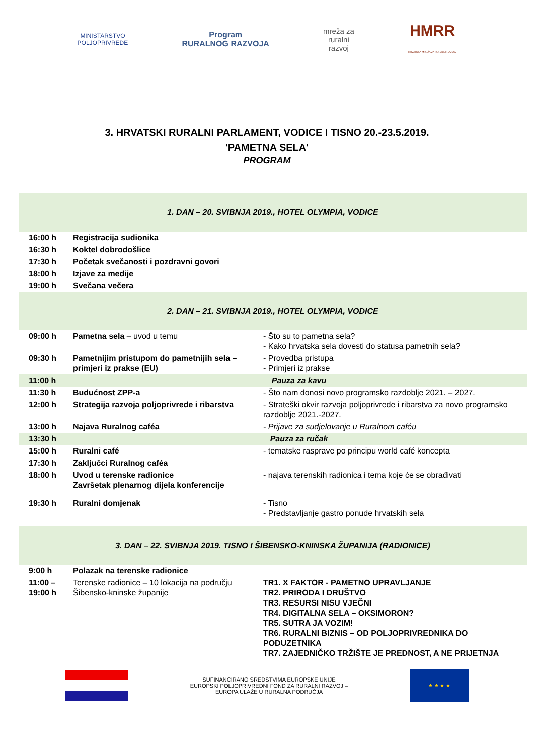MINISTARSTVO
POLJOPRIVREDE
Program
RURALNOG RAZVOJA
mreža za
ruralni
razvoj
HMRR
HRVATSKA MREŽA ZA RURALNI RAZVOJ
3. HRVATSKI RURALNI PARLAMENT, VODICE I TISNO 20.-23.5.2019.
'PAMETNA SELA'
PROGRAM
| 1. DAN – 20. SVIBNJA 2019., HOTEL OLYMPIA, VODICE | | |
| 16:00 h | Registracija sudionika | |
| 16:30 h | Koktel dobrodošlice | |
| 17:30 h | Početak svečanosti i pozdravni govori | |
| 18:00 h | Izjave za medije | |
| 19:00 h | Svečana večera | |
| 2. DAN – 21. SVIBNJA 2019., HOTEL OLYMPIA, VODICE | | |
| 09:00 h | Pametna sela – uvod u temu | - Što su to pametna sela? - Kako hrvatska sela dovesti do statusa pametnih sela? |
| 09:30 h | Pametnijim pristupom do pametnijih sela – primjeri iz prakse (EU) | - Provedba pristupa - Primjeri iz prakse |
| 11:00 h | Pauza za kavu | |
| 11:30 h | Budućnost ZPP-a | - Što nam donosi novo programsko razdoblje 2021. – 2027. |
| 12:00 h | Strategija razvoja poljoprivrede i ribarstva | - Strateški okvir razvoja poljoprivrede i ribarstva za novo programsko razdoblje 2021.-2027. |
| 13:00 h | Najava Ruralnog caféa | - Prijave za sudjelovanje u Ruralnom caféu |
| 13:30 h | Pauza za ručak | |
| 15:00 h | Ruralni café | - tematske rasprave po principu world café koncepta |
| 17:30 h | Zaključci Ruralnog caféa | |
| 18:00 h | Uvod u terenske radionice Završetak plenarnog dijela konferencije | - najava terenskih radionica i tema koje će se obrađivati |
| 19:30 h | Ruralni domjenak | - Tisno - Predstavljanje gastro ponude hrvatskih sela |
| 3. DAN – 22. SVIBNJA 2019. TISNO I ŠIBENSKO-KNINSKA ŽUPANIJA (RADIONICE) | | |
| 9:00 h | Polazak na terenske radionice | |
| 11:00 – 19:00 h | Terenske radionice – 10 lokacija na području Šibensko-kninske županije | TR1. X FAKTOR - PAMETNO UPRAVLJANJE TR2. PRIRODA I DRUŠTVO TR3. RESURSI NISU VJEČNI TR4. DIGITALNA SELA – OKSIMORON? TR5. SUTRA JA VOZIM! TR6. RURALNI BIZNIS – OD POLJOPRIVREDNIKA DO PODUZETNIKA TR7. ZAJEDNIČKO TRŽIŠTE JE PREDNOST, A NE PRIJETNJA |
SUFINANCIRANO SREDSTVIMA EUROPSKE UNIJE
EUROPSKI POLJOPRIVREDNI FOND ZA RURALNI RAZVOJ –
EUROPA ULAŽE U RURALNA PODRUČJA
★ ★ ★ ★